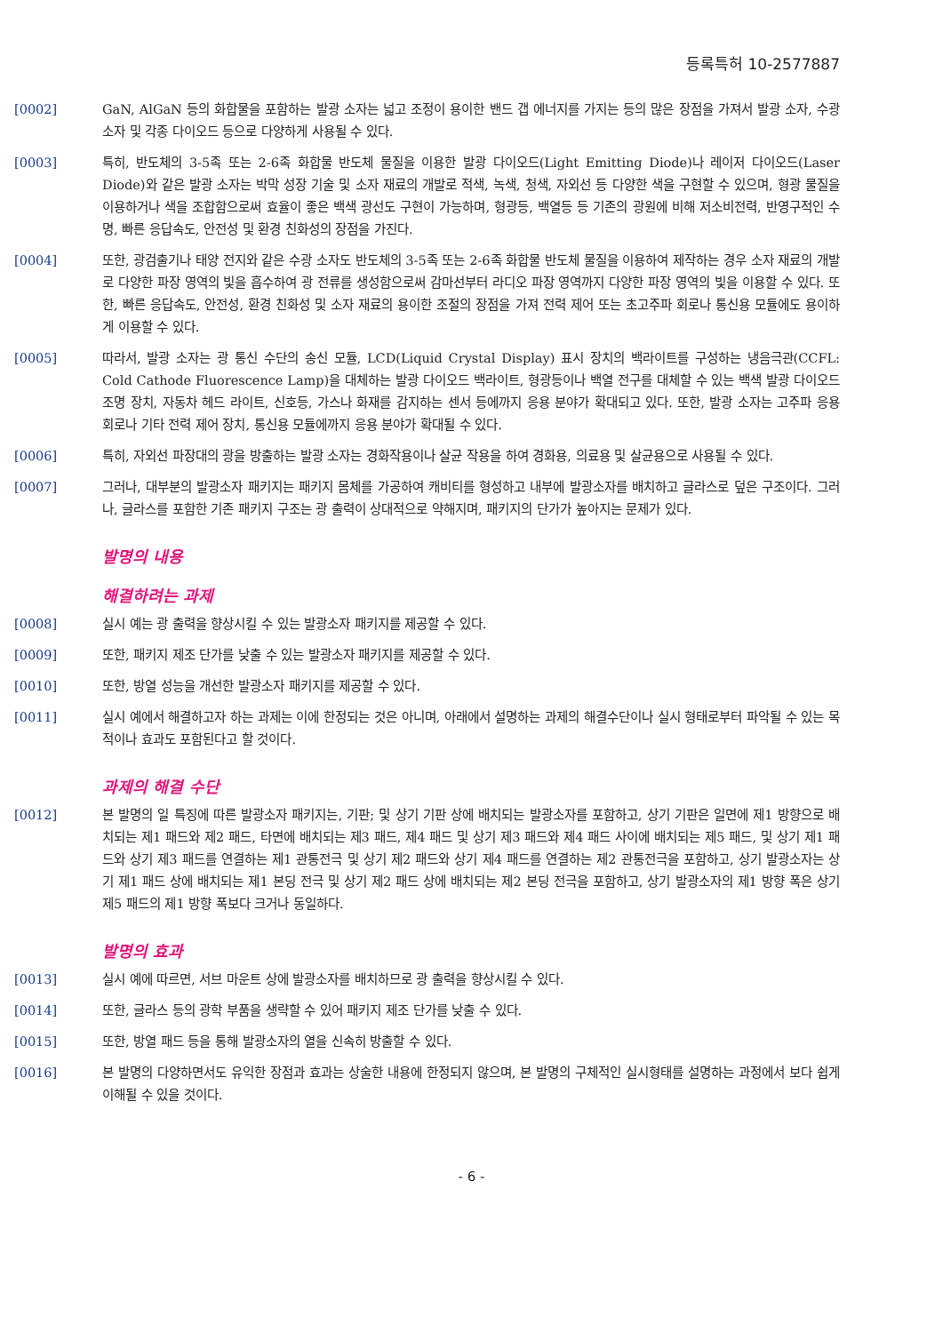등록특허 10-2577887
[0002] GaN, AlGaN 등의 화합물을 포함하는 발광 소자는 넓고 조정이 용이한 밴드 갭 에너지를 가지는 등의 많은 장점을 가져서 발광 소자, 수광 소자 및 각종 다이오드 등으로 다양하게 사용될 수 있다.
[0003] 특히, 반도체의 3-5족 또는 2-6족 화합물 반도체 물질을 이용한 발광 다이오드(Light Emitting Diode)나 레이저 다이오드(Laser Diode)와 같은 발광 소자는 박막 성장 기술 및 소자 재료의 개발로 적색, 녹색, 청색, 자외선 등 다양한 색을 구현할 수 있으며, 형광 물질을 이용하거나 색을 조합함으로써 효율이 좋은 백색 광선도 구현이 가능하며, 형광등, 백열등 등 기존의 광원에 비해 저소비전력, 반영구적인 수명, 빠른 응답속도, 안전성 및 환경 친화성의 장점을 가진다.
[0004] 또한, 광검출기나 태양 전지와 같은 수광 소자도 반도체의 3-5족 또는 2-6족 화합물 반도체 물질을 이용하여 제작하는 경우 소자 재료의 개발로 다양한 파장 영역의 빛을 흡수하여 광 전류를 생성함으로써 감마선부터 라디오 파장 영역까지 다양한 파장 영역의 빛을 이용할 수 있다. 또한, 빠른 응답속도, 안전성, 환경 친화성 및 소자 재료의 용이한 조절의 장점을 가져 전력 제어 또는 초고주파 회로나 통신용 모듈에도 용이하게 이용할 수 있다.
[0005] 따라서, 발광 소자는 광 통신 수단의 송신 모듈, LCD(Liquid Crystal Display) 표시 장치의 백라이트를 구성하는 냉음극관(CCFL: Cold Cathode Fluorescence Lamp)을 대체하는 발광 다이오드 백라이트, 형광등이나 백열 전구를 대체할 수 있는 백색 발광 다이오드 조명 장치, 자동차 헤드 라이트, 신호등, 가스나 화재를 감지하는 센서 등에까지 응용 분야가 확대되고 있다. 또한, 발광 소자는 고주파 응용 회로나 기타 전력 제어 장치, 통신용 모듈에까지 응용 분야가 확대될 수 있다.
[0006] 특히, 자외선 파장대의 광을 방출하는 발광 소자는 경화작용이나 살균 작용을 하여 경화용, 의료용 및 살균용으로 사용될 수 있다.
[0007] 그러나, 대부분의 발광소자 패키지는 패키지 몸체를 가공하여 캐비티를 형성하고 내부에 발광소자를 배치하고 글라스로 덮은 구조이다. 그러나, 글라스를 포함한 기존 패키지 구조는 광 출력이 상대적으로 약해지며, 패키지의 단가가 높아지는 문제가 있다.
발명의 내용
해결하려는 과제
[0008] 실시 예는 광 출력을 향상시킬 수 있는 발광소자 패키지를 제공할 수 있다.
[0009] 또한, 패키지 제조 단가를 낮출 수 있는 발광소자 패키지를 제공할 수 있다.
[0010] 또한, 방열 성능을 개선한 발광소자 패키지를 제공할 수 있다.
[0011] 실시 예에서 해결하고자 하는 과제는 이에 한정되는 것은 아니며, 아래에서 설명하는 과제의 해결수단이나 실시 형태로부터 파악될 수 있는 목적이나 효과도 포함된다고 할 것이다.
과제의 해결 수단
[0012] 본 발명의 일 특징에 따른 발광소자 패키지는, 기판; 및 상기 기판 상에 배치되는 발광소자를 포함하고, 상기 기판은 일면에 제1 방향으로 배치되는 제1 패드와 제2 패드, 타면에 배치되는 제3 패드, 제4 패드 및 상기 제3 패드와 제4 패드 사이에 배치되는 제5 패드, 및 상기 제1 패드와 상기 제3 패드를 연결하는 제1 관통전극 및 상기 제2 패드와 상기 제4 패드를 연결하는 제2 관통전극을 포함하고, 상기 발광소자는 상기 제1 패드 상에 배치되는 제1 본딩 전극 및 상기 제2 패드 상에 배치되는 제2 본딩 전극을 포함하고, 상기 발광소자의 제1 방향 폭은 상기 제5 패드의 제1 방향 폭보다 크거나 동일하다.
발명의 효과
[0013] 실시 예에 따르면, 서브 마운트 상에 발광소자를 배치하므로 광 출력을 향상시킬 수 있다.
[0014] 또한, 글라스 등의 광학 부품을 생략할 수 있어 패키지 제조 단가를 낮출 수 있다.
[0015] 또한, 방열 패드 등을 통해 발광소자의 열을 신속히 방출할 수 있다.
[0016] 본 발명의 다양하면서도 유익한 장점과 효과는 상술한 내용에 한정되지 않으며, 본 발명의 구체적인 실시형태를 설명하는 과정에서 보다 쉽게 이해될 수 있을 것이다.
- 6 -